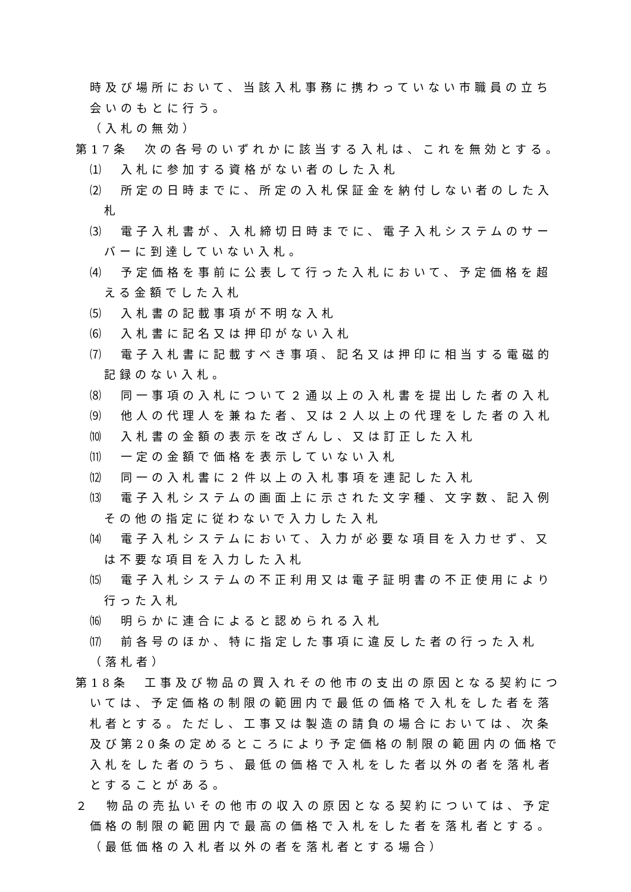時及び場所において、当該入札事務に携わっていない市職員の立ち会いのもとに行う。
（入札の無効）
第17条　次の各号のいずれかに該当する入札は、これを無効とする。
⑴　入札に参加する資格がない者のした入札
⑵　所定の日時までに、所定の入札保証金を納付しない者のした入札
⑶　電子入札書が、入札締切日時までに、電子入札システムのサーバーに到達していない入札。
⑷　予定価格を事前に公表して行った入札において、予定価格を超える金額でした入札
⑸　入札書の記載事項が不明な入札
⑹　入札書に記名又は押印がない入札
⑺　電子入札書に記載すべき事項、記名又は押印に相当する電磁的記録のない入札。
⑻　同一事項の入札について２通以上の入札書を提出した者の入札
⑼　他人の代理人を兼ねた者、又は２人以上の代理をした者の入札
⑽　入札書の金額の表示を改ざんし、又は訂正した入札
⑾　一定の金額で価格を表示していない入札
⑿　同一の入札書に２件以上の入札事項を連記した入札
⒀　電子入札システムの画面上に示された文字種、文字数、記入例その他の指定に従わないで入力した入札
⒁　電子入札システムにおいて、入力が必要な項目を入力せず、又は不要な項目を入力した入札
⒂　電子入札システムの不正利用又は電子証明書の不正使用により行った入札
⒃　明らかに連合によると認められる入札
⒄　前各号のほか、特に指定した事項に違反した者の行った入札
（落札者）
第18条　工事及び物品の買入れその他市の支出の原因となる契約については、予定価格の制限の範囲内で最低の価格で入札をした者を落札者とする。ただし、工事又は製造の請負の場合においては、次条及び第20条の定めるところにより予定価格の制限の範囲内の価格で入札をした者のうち、最低の価格で入札をした者以外の者を落札者とすることがある。
２　物品の売払いその他市の収入の原因となる契約については、予定価格の制限の範囲内で最高の価格で入札をした者を落札者とする。
（最低価格の入札者以外の者を落札者とする場合）